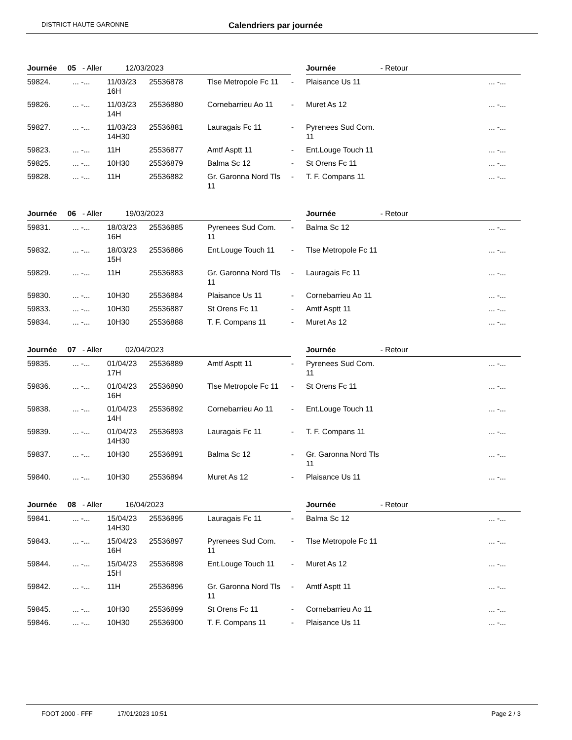DISTRICT HAUTE GARONNE Calendriers par journée
| Journée 05 - Aller 12/03/2023 | | | | | | Journée - Retour | |
| --- | --- | --- | --- | --- | --- | --- | --- |
| 59824. | ... -... | 11/03/23 16H | 25536878 | Tlse Metropole Fc 11 | - | Plaisance Us 11 | ... -... |
| 59826. | ... -... | 11/03/23 14H | 25536880 | Cornebarrieu Ao 11 | - | Muret As 12 | ... -... |
| 59827. | ... -... | 11/03/23 14H30 | 25536881 | Lauragais Fc 11 | - | Pyrenees Sud Com. 11 | ... -... |
| 59823. | ... -... | 11H | 25536877 | Amtf Asptt 11 | - | Ent.Louge Touch 11 | ... -... |
| 59825. | ... -... | 10H30 | 25536879 | Balma Sc 12 | - | St Orens Fc 11 | ... -... |
| 59828. | ... -... | 11H | 25536882 | Gr. Garonna Nord Tls 11 | - | T. F. Compans 11 | ... -... |
| Journée 06 - Aller 19/03/2023 | | | | | | Journée - Retour | |
| --- | --- | --- | --- | --- | --- | --- | --- |
| 59831. | ... -... | 18/03/23 16H | 25536885 | Pyrenees Sud Com. 11 | - | Balma Sc 12 | ... -... |
| 59832. | ... -... | 18/03/23 15H | 25536886 | Ent.Louge Touch 11 | - | Tlse Metropole Fc 11 | ... -... |
| 59829. | ... -... | 11H | 25536883 | Gr. Garonna Nord Tls 11 | - | Lauragais Fc 11 | ... -... |
| 59830. | ... -... | 10H30 | 25536884 | Plaisance Us 11 | - | Cornebarrieu Ao 11 | ... -... |
| 59833. | ... -... | 10H30 | 25536887 | St Orens Fc 11 | - | Amtf Asptt 11 | ... -... |
| 59834. | ... -... | 10H30 | 25536888 | T. F. Compans 11 | - | Muret As 12 | ... -... |
| Journée 07 - Aller 02/04/2023 | | | | | | Journée - Retour | |
| --- | --- | --- | --- | --- | --- | --- | --- |
| 59835. | ... -... | 01/04/23 17H | 25536889 | Amtf Asptt 11 | - | Pyrenees Sud Com. 11 | ... -... |
| 59836. | ... -... | 01/04/23 16H | 25536890 | Tlse Metropole Fc 11 | - | St Orens Fc 11 | ... -... |
| 59838. | ... -... | 01/04/23 14H | 25536892 | Cornebarrieu Ao 11 | - | Ent.Louge Touch 11 | ... -... |
| 59839. | ... -... | 01/04/23 14H30 | 25536893 | Lauragais Fc 11 | - | T. F. Compans 11 | ... -... |
| 59837. | ... -... | 10H30 | 25536891 | Balma Sc 12 | - | Gr. Garonna Nord Tls 11 | ... -... |
| 59840. | ... -... | 10H30 | 25536894 | Muret As 12 | - | Plaisance Us 11 | ... -... |
| Journée 08 - Aller 16/04/2023 | | | | | | Journée - Retour | |
| --- | --- | --- | --- | --- | --- | --- | --- |
| 59841. | ... -... | 15/04/23 14H30 | 25536895 | Lauragais Fc 11 | - | Balma Sc 12 | ... -... |
| 59843. | ... -... | 15/04/23 16H | 25536897 | Pyrenees Sud Com. 11 | - | Tlse Metropole Fc 11 | ... -... |
| 59844. | ... -... | 15/04/23 15H | 25536898 | Ent.Louge Touch 11 | - | Muret As 12 | ... -... |
| 59842. | ... -... | 11H | 25536896 | Gr. Garonna Nord Tls 11 | - | Amtf Asptt 11 | ... -... |
| 59845. | ... -... | 10H30 | 25536899 | St Orens Fc 11 | - | Cornebarrieu Ao 11 | ... -... |
| 59846. | ... -... | 10H30 | 25536900 | T. F. Compans 11 | - | Plaisance Us 11 | ... -... |
FOOT 2000 - FFF 17/01/2023 10:51 Page 2 / 3